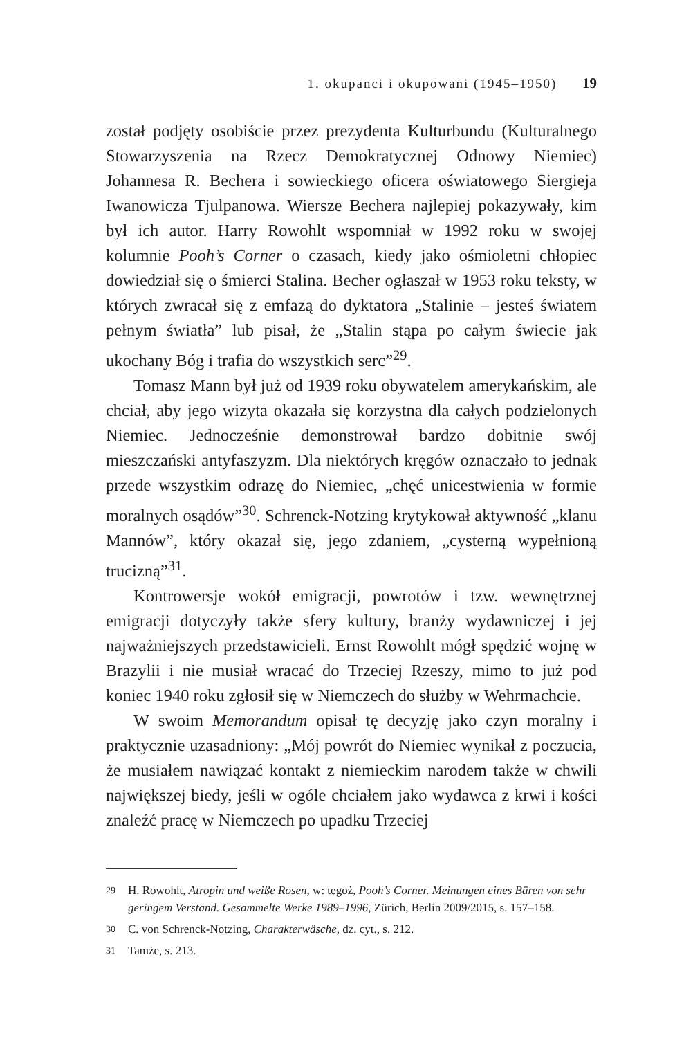1. okupanci i okupowani (1945–1950) 19
został podjęty osobiście przez prezydenta Kulturbundu (Kulturalnego Stowarzyszenia na Rzecz Demokratycznej Odnowy Niemiec) Johannesa R. Bechera i sowieckiego oficera oświatowego Siergieja Iwanowicza Tjulpanowa. Wiersze Bechera najlepiej pokazywały, kim był ich autor. Harry Rowohlt wspomniał w 1992 roku w swojej kolumnie Pooh’s Corner o czasach, kiedy jako ośmioletni chłopiec dowiedział się o śmierci Stalina. Becher ogłaszał w 1953 roku teksty, w których zwracał się z emfazą do dyktatora „Stalinie – jesteś światem pełnym światła” lub pisał, że „Stalin stąpa po całym świecie jak ukochany Bóg i trafia do wszystkich serc”<sup>29</sup>.
Tomasz Mann był już od 1939 roku obywatelem amerykańskim, ale chciał, aby jego wizyta okazała się korzystna dla całych podzielonych Niemiec. Jednocześnie demonstrował bardzo dobitnie swój mieszczański antyfaszyzm. Dla niektórych kręgów oznaczało to jednak przede wszystkim odrazę do Niemiec, „chęć unicestwienia w formie moralnych osądów”<sup>30</sup>. Schrenck-Notzing krytykował aktywność „klanu Mannów”, który okazał się, jego zdaniem, „cysterną wypełnioną trucizną”<sup>31</sup>.
Kontrowersje wokół emigracji, powrotów i tzw. wewnętrznej emigracji dotyczyły także sfery kultury, branży wydawniczej i jej najważniejszych przedstawicieli. Ernst Rowohlt mógł spędzić wojnę w Brazylii i nie musiał wracać do Trzeciej Rzeszy, mimo to już pod koniec 1940 roku zgłosił się w Niemczech do służby w Wehrmachcie.
W swoim Memorandum opisał tę decyzję jako czyn moralny i praktycznie uzasadniony: „Mój powrót do Niemiec wynikał z poczucia, że musiałem nawiązać kontakt z niemieckim narodem także w chwili największej biedy, jeśli w ogóle chciałem jako wydawca z krwi i kości znaleźć pracę w Niemczech po upadku Trzeciej
29 H. Rowohlt, Atropin und weiße Rosen, w: tegoż, Pooh’s Corner. Meinungen eines Bären von sehr geringem Verstand. Gesammelte Werke 1989–1996, Zürich, Berlin 2009/2015, s. 157–158.
30 C. von Schrenck-Notzing, Charakterwäsche, dz. cyt., s. 212.
31 Tamże, s. 213.